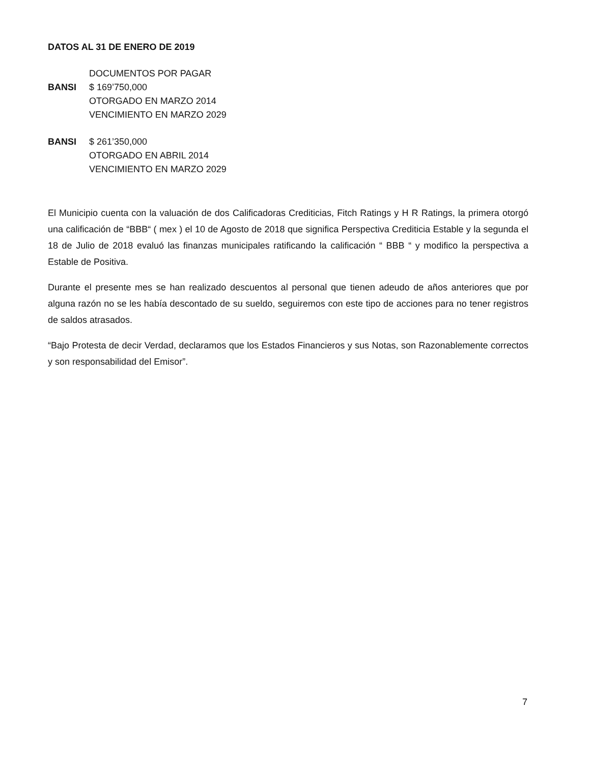DATOS AL 31 DE ENERO DE 2019
DOCUMENTOS POR PAGAR
BANSI $ 169’750,000
OTORGADO EN MARZO 2014
VENCIMIENTO EN MARZO 2029
BANSI $ 261’350,000
OTORGADO EN ABRIL 2014
VENCIMIENTO EN MARZO 2029
El Municipio cuenta con la valuación de dos Calificadoras Crediticias, Fitch Ratings y H R Ratings, la primera otorgó una calificación de “BBB“ ( mex ) el 10 de Agosto de 2018 que significa Perspectiva Crediticia Estable y la segunda el 18 de Julio de 2018 evaluó las finanzas municipales ratificando la calificación “ BBB “ y modifico la perspectiva a Estable de Positiva.
Durante el presente mes se han realizado descuentos al personal que tienen adeudo de años anteriores que por alguna razón no se les había descontado de su sueldo, seguiremos con este tipo de acciones para no tener registros de saldos atrasados.
“Bajo Protesta de decir Verdad, declaramos que los Estados Financieros y sus Notas, son Razonablemente correctos y son responsabilidad del Emisor”.
7